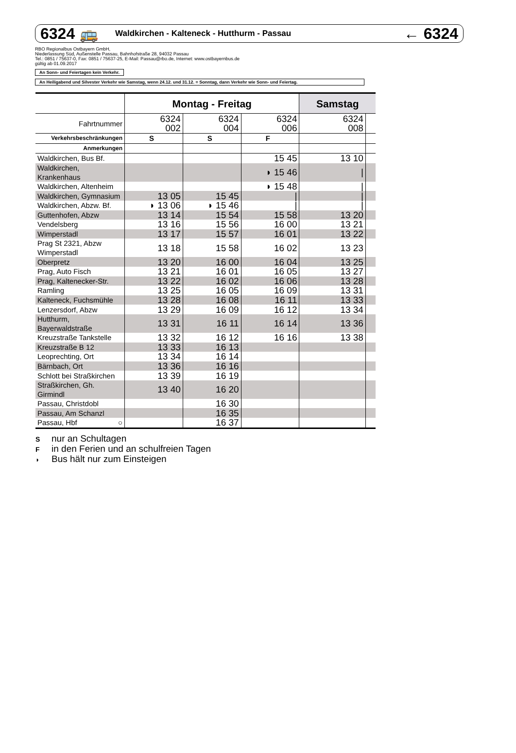6324 🚌 Waldkirchen - Kalteneck - Hutthurm - Passau ← 6324
RBO Regionalbus Ostbayern GmbH,
Niederlassung Süd, Außenstelle Passau, Bahnhofstraße 28, 94032 Passau
Tel.: 0851 / 75637-0, Fax: 0851 / 75637-25, E-Mail: Passau@rbo.de, Internet: www.ostbayernbus.de
gültig ab 01.09.2017
An Sonn- und Feiertagen kein Verkehr.
An Heiligabend und Silvester Verkehr wie Samstag, wenn 24.12. und 31.12. = Sonntag, dann Verkehr wie Sonn- und Feiertag.
| | Montag - Freitag | | | Samstag | |
| --- | --- | --- | --- | --- | --- |
| Fahrtnummer | 6324 002 | 6324 004 | 6324 006 | 6324 008 | |
| Verkehrsbeschränkungen | S | S | F | | |
| Anmerkungen | | | | | |
| Waldkirchen, Bus Bf. | | | 15 45 | 13 10 | |
| Waldkirchen, Krankenhaus | | | ◗ 15 46 | / | |
| Waldkirchen, Altenheim | | | ◗ 15 48 | / | |
| Waldkirchen, Gymnasium | 13 05 | 15 45 | / | / | |
| Waldkirchen, Abzw. Bf. | ◗ 13 06 | ◗ 15 46 | / | / | |
| Guttenhofen, Abzw | 13 14 | 15 54 | 15 58 | 13 20 | |
| Vendelsberg | 13 16 | 15 56 | 16 00 | 13 21 | |
| Wimperstadl | 13 17 | 15 57 | 16 01 | 13 22 | |
| Prag St 2321, Abzw Wimperstadl | 13 18 | 15 58 | 16 02 | 13 23 | |
| Oberpretz | 13 20 | 16 00 | 16 04 | 13 25 | |
| Prag, Auto Fisch | 13 21 | 16 01 | 16 05 | 13 27 | |
| Prag, Kaltenecker-Str. | 13 22 | 16 02 | 16 06 | 13 28 | |
| Ramling | 13 25 | 16 05 | 16 09 | 13 31 | |
| Kalteneck, Fuchsmühle | 13 28 | 16 08 | 16 11 | 13 33 | |
| Lenzersdorf, Abzw | 13 29 | 16 09 | 16 12 | 13 34 | |
| Hutthurm, Bayerwaldstraße | 13 31 | 16 11 | 16 14 | 13 36 | |
| Kreuzstraße Tankstelle | 13 32 | 16 12 | 16 16 | 13 38 | |
| Kreuzstraße B 12 | 13 33 | 16 13 | | | |
| Leoprechting, Ort | 13 34 | 16 14 | | | |
| Bärnbach, Ort | 13 36 | 16 16 | | | |
| Schlott bei Straßkirchen | 13 39 | 16 19 | | | |
| Straßkirchen, Gh. Girmindl | 13 40 | 16 20 | | | |
| Passau, Christdobl | | 16 30 | | | |
| Passau, Am Schanzl | | 16 35 | | | |
| Passau, Hbf ○ | | 16 37 | | | |
Snur an Schultagen
Fin den Ferien und an schulfreien Tagen
◗ Bus hält nur zum Einsteigen